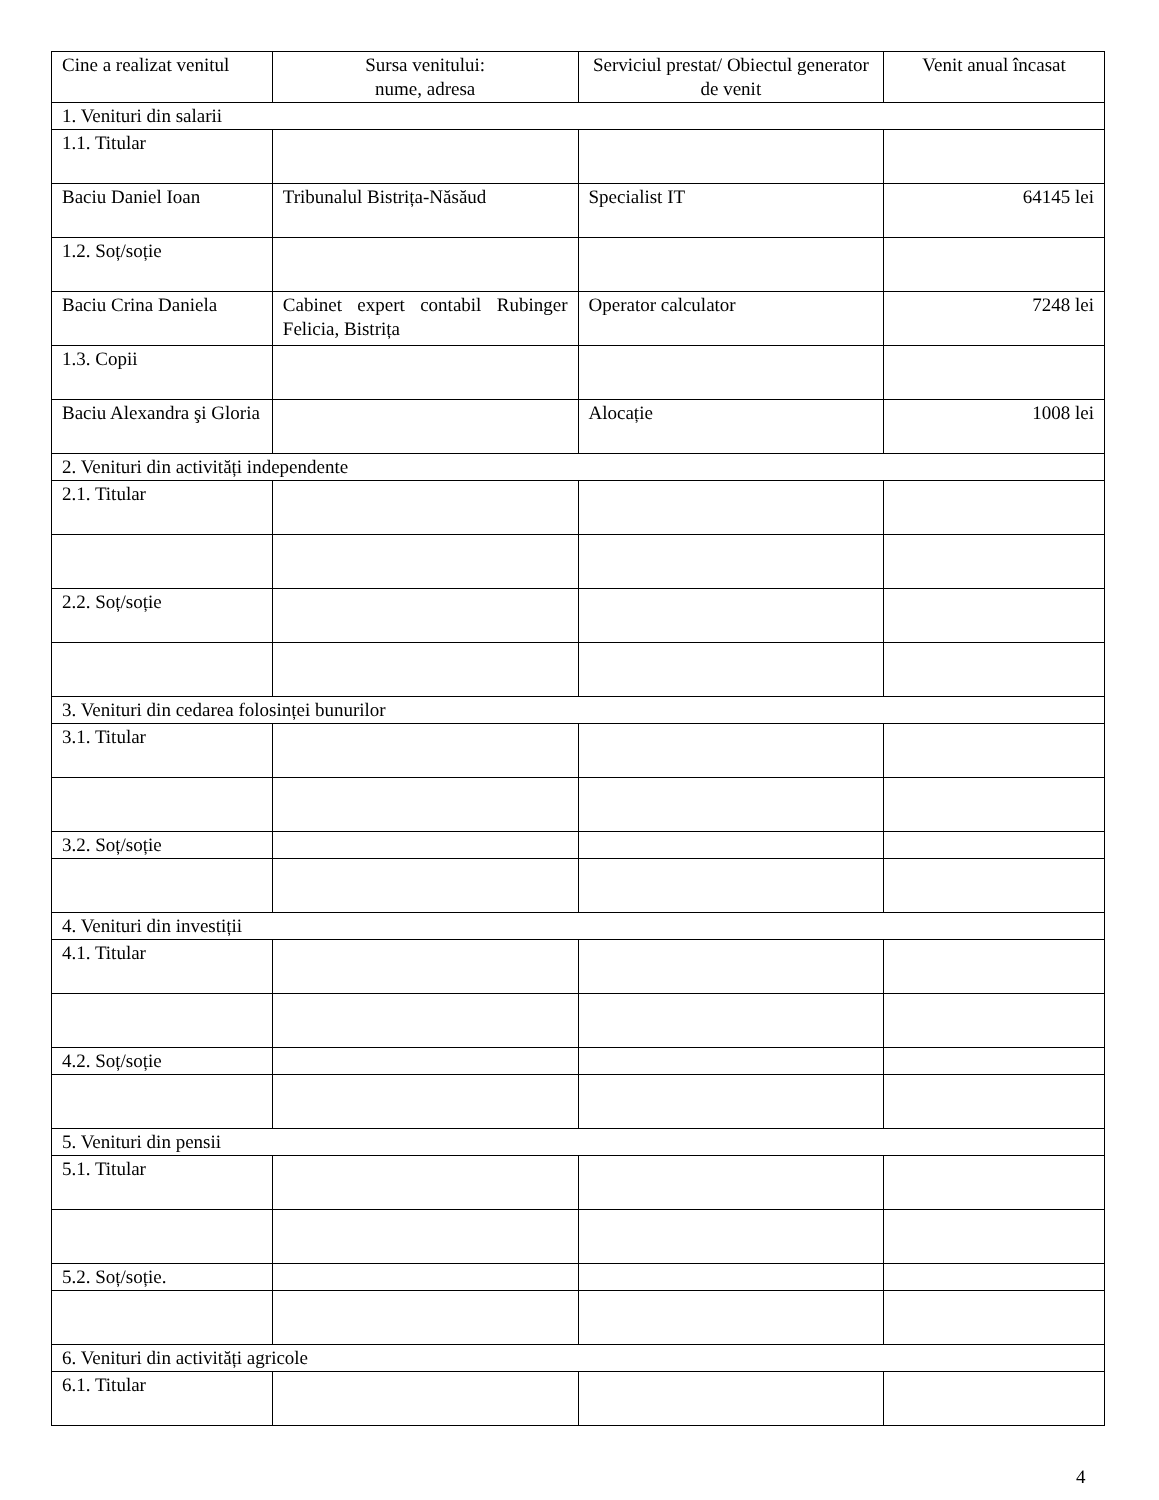| Cine a realizat venitul | Sursa venitului: nume, adresa | Serviciul prestat/ Obiectul generator de venit | Venit anual încasat |
| --- | --- | --- | --- |
| 1. Venituri din salarii | | | |
| 1.1. Titular | | | |
| Baciu Daniel Ioan | Tribunalul Bistrița-Năsăud | Specialist IT | 64145 lei |
| 1.2. Soț/soție | | | |
| Baciu Crina Daniela | Cabinet expert contabil Rubinger Felicia, Bistrița | Operator calculator | 7248 lei |
| 1.3. Copii | | | |
| Baciu Alexandra şi Gloria | | Alocație | 1008 lei |
| 2. Venituri din activități independente | | | |
| 2.1. Titular | | | |
| 2.2. Soț/soție | | | |
| 3. Venituri din cedarea folosinței bunurilor | | | |
| 3.1. Titular | | | |
| 3.2. Soț/soție | | | |
| 4. Venituri din investiții | | | |
| 4.1. Titular | | | |
| 4.2. Soț/soție | | | |
| 5. Venituri din pensii | | | |
| 5.1. Titular | | | |
| 5.2. Soț/soție. | | | |
| 6. Venituri din activități agricole | | | |
| 6.1. Titular | | | |
4